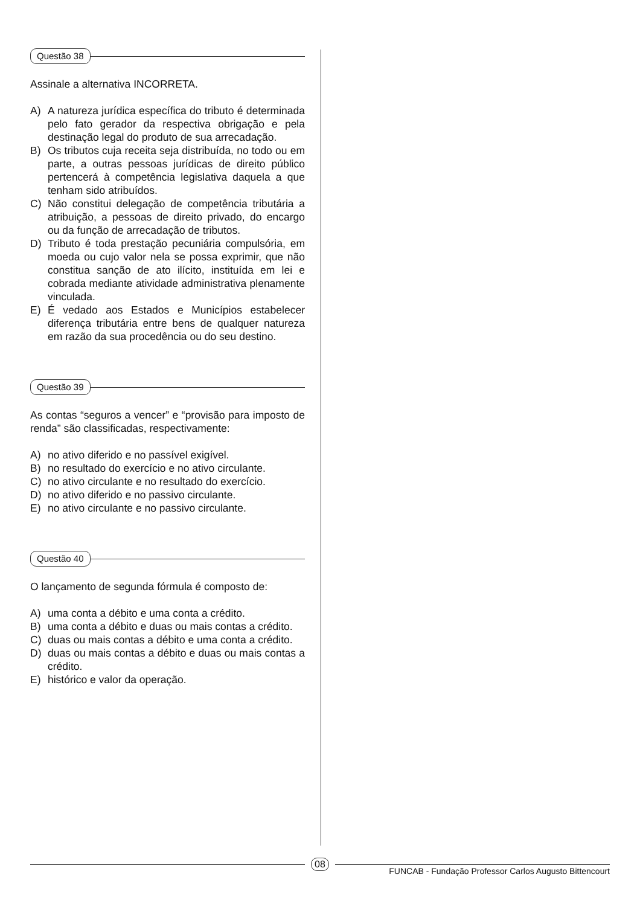Questão 38
Assinale a alternativa INCORRETA.
A) A natureza jurídica específica do tributo é determinada pelo fato gerador da respectiva obrigação e pela destinação legal do produto de sua arrecadação.
B) Os tributos cuja receita seja distribuída, no todo ou em parte, a outras pessoas jurídicas de direito público pertencerá à competência legislativa daquela a que tenham sido atribuídos.
C) Não constitui delegação de competência tributária a atribuição, a pessoas de direito privado, do encargo ou da função de arrecadação de tributos.
D) Tributo é toda prestação pecuniária compulsória, em moeda ou cujo valor nela se possa exprimir, que não constitua sanção de ato ilícito, instituída em lei e cobrada mediante atividade administrativa plenamente vinculada.
E) É vedado aos Estados e Municípios estabelecer diferença tributária entre bens de qualquer natureza em razão da sua procedência ou do seu destino.
Questão 39
As contas “seguros a vencer” e “provisão para imposto de renda” são classificadas, respectivamente:
A) no ativo diferido e no passível exigível.
B) no resultado do exercício e no ativo circulante.
C) no ativo circulante e no resultado do exercício.
D) no ativo diferido e no passivo circulante.
E) no ativo circulante e no passivo circulante.
Questão 40
O lançamento de segunda fórmula é composto de:
A) uma conta a débito e uma conta a crédito.
B) uma conta a débito e duas ou mais contas a crédito.
C) duas ou mais contas a débito e uma conta a crédito.
D) duas ou mais contas a débito e duas ou mais contas a crédito.
E) histórico e valor da operação.
08
FUNCAB - Fundação Professor Carlos Augusto Bittencourt